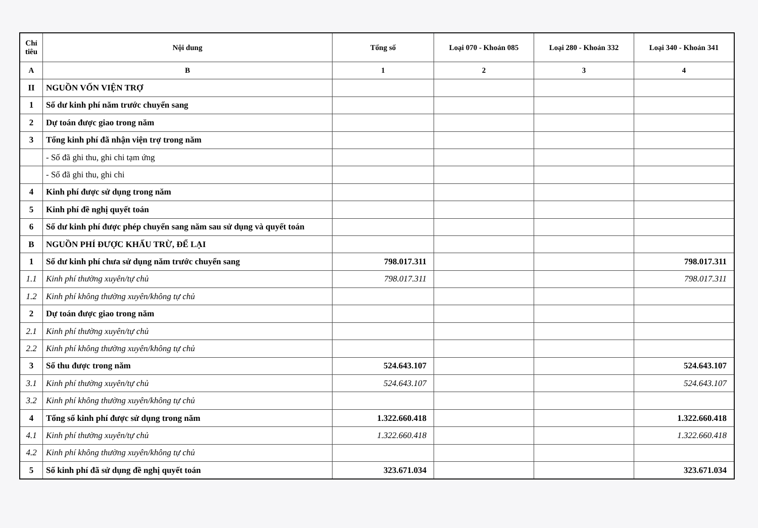| Chỉ tiêu | Nội dung | Tổng số | Loại 070 - Khoản 085 | Loại 280 - Khoản 332 | Loại 340 - Khoản 341 |
| --- | --- | --- | --- | --- | --- |
| A | B | 1 | 2 | 3 | 4 |
| II | NGUỒN VỐN VIỆN TRỢ | | | | |
| 1 | Số dư kinh phí năm trước chuyển sang | | | | |
| 2 | Dự toán được giao trong năm | | | | |
| 3 | Tổng kinh phí đã nhận viện trợ trong năm | | | | |
| | - Số đã ghi thu, ghi chi tạm ứng | | | | |
| | - Số đã ghi thu, ghi chi | | | | |
| 4 | Kinh phí được sử dụng trong năm | | | | |
| 5 | Kinh phí đề nghị quyết toán | | | | |
| 6 | Số dư kinh phí được phép chuyển sang năm sau sử dụng và quyết toán | | | | |
| B | NGUỒN PHÍ ĐƯỢC KHẤU TRỪ, ĐỂ LẠI | | | | |
| 1 | Số dư kinh phí chưa sử dụng năm trước chuyển sang | 798.017.311 | | | 798.017.311 |
| 1.1 | Kinh phí thường xuyên/tự chủ | 798.017.311 | | | 798.017.311 |
| 1.2 | Kinh phí không thường xuyên/không tự chủ | | | | |
| 2 | Dự toán được giao trong năm | | | | |
| 2.1 | Kinh phí thường xuyên/tự chủ | | | | |
| 2.2 | Kinh phí không thường xuyên/không tự chủ | | | | |
| 3 | Số thu được trong năm | 524.643.107 | | | 524.643.107 |
| 3.1 | Kinh phí thường xuyên/tự chủ | 524.643.107 | | | 524.643.107 |
| 3.2 | Kinh phí không thường xuyên/không tự chủ | | | | |
| 4 | Tổng số kinh phí được sử dụng trong năm | 1.322.660.418 | | | 1.322.660.418 |
| 4.1 | Kinh phí thường xuyên/tự chủ | 1.322.660.418 | | | 1.322.660.418 |
| 4.2 | Kinh phí không thường xuyên/không tự chủ | | | | |
| 5 | Số kinh phí đã sử dụng đề nghị quyết toán | 323.671.034 | | | 323.671.034 |